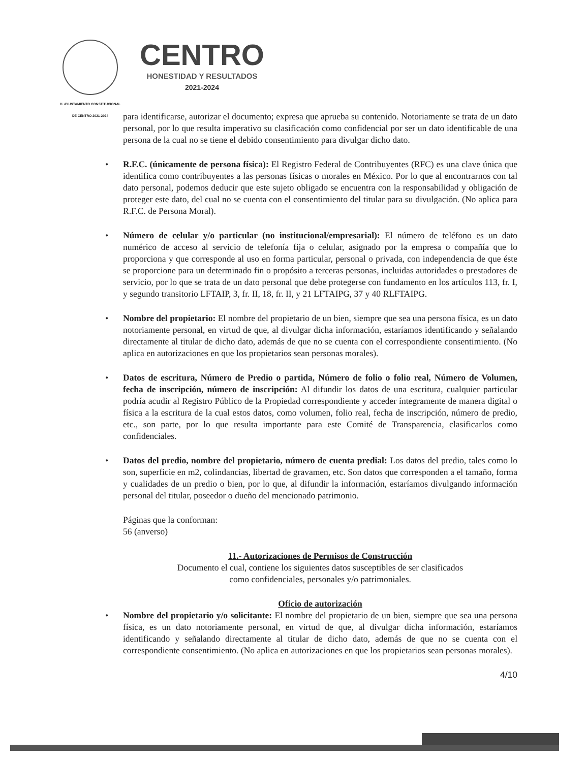H. AYUNTAMIENTO CONSTITUCIONAL
DE CENTRO 2021-2024
CENTRO
HONESTIDAD Y RESULTADOS
2021-2024
para identificarse, autorizar el documento; expresa que aprueba su contenido. Notoriamente se trata de un dato personal, por lo que resulta imperativo su clasificación como confidencial por ser un dato identificable de una persona de la cual no se tiene el debido consentimiento para divulgar dicho dato.
• R.F.C. (únicamente de persona física): El Registro Federal de Contribuyentes (RFC) es una clave única que identifica como contribuyentes a las personas físicas o morales en México. Por lo que al encontrarnos con tal dato personal, podemos deducir que este sujeto obligado se encuentra con la responsabilidad y obligación de proteger este dato, del cual no se cuenta con el consentimiento del titular para su divulgación. (No aplica para R.F.C. de Persona Moral).
• Número de celular y/o particular (no institucional/empresarial): El número de teléfono es un dato numérico de acceso al servicio de telefonía fija o celular, asignado por la empresa o compañía que lo proporciona y que corresponde al uso en forma particular, personal o privada, con independencia de que éste se proporcione para un determinado fin o propósito a terceras personas, incluidas autoridades o prestadores de servicio, por lo que se trata de un dato personal que debe protegerse con fundamento en los artículos 113, fr. I, y segundo transitorio LFTAIP, 3, fr. II, 18, fr. II, y 21 LFTAIPG, 37 y 40 RLFTAIPG.
• Nombre del propietario: El nombre del propietario de un bien, siempre que sea una persona física, es un dato notoriamente personal, en virtud de que, al divulgar dicha información, estaríamos identificando y señalando directamente al titular de dicho dato, además de que no se cuenta con el correspondiente consentimiento. (No aplica en autorizaciones en que los propietarios sean personas morales).
• Datos de escritura, Número de Predio o partida, Número de folio o folio real, Número de Volumen, fecha de inscripción, número de inscripción: Al difundir los datos de una escritura, cualquier particular podría acudir al Registro Público de la Propiedad correspondiente y acceder íntegramente de manera digital o física a la escritura de la cual estos datos, como volumen, folio real, fecha de inscripción, número de predio, etc., son parte, por lo que resulta importante para este Comité de Transparencia, clasificarlos como confidenciales.
• Datos del predio, nombre del propietario, número de cuenta predial: Los datos del predio, tales como lo son, superficie en m2, colindancias, libertad de gravamen, etc. Son datos que corresponden a el tamaño, forma y cualidades de un predio o bien, por lo que, al difundir la información, estaríamos divulgando información personal del titular, poseedor o dueño del mencionado patrimonio.
Páginas que la conforman:
56 (anverso)
11.- Autorizaciones de Permisos de Construcción
Documento el cual, contiene los siguientes datos susceptibles de ser clasificados
como confidenciales, personales y/o patrimoniales.
Oficio de autorización
• Nombre del propietario y/o solicitante: El nombre del propietario de un bien, siempre que sea una persona física, es un dato notoriamente personal, en virtud de que, al divulgar dicha información, estaríamos identificando y señalando directamente al titular de dicho dato, además de que no se cuenta con el correspondiente consentimiento. (No aplica en autorizaciones en que los propietarios sean personas morales).
4/10